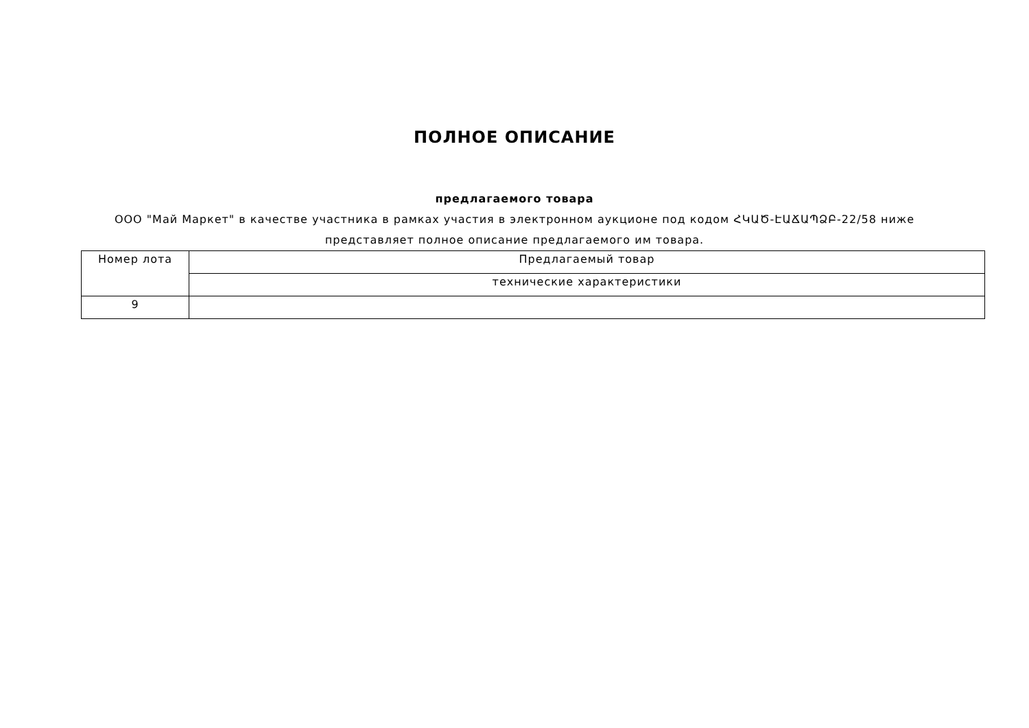ПОЛНОЕ ОПИСАНИЕ
предлагаемого товара
ООО "Май Маркет" в качестве участника в рамках участия в электронном аукционе под кодом ՀԿԱԾ-ԷԱՃԱՊՁԲ-22/58 ниже представляет полное описание предлагаемого им товара.
| Номер лота | Предлагаемый товар |
| | технические характеристики |
| 9 | |